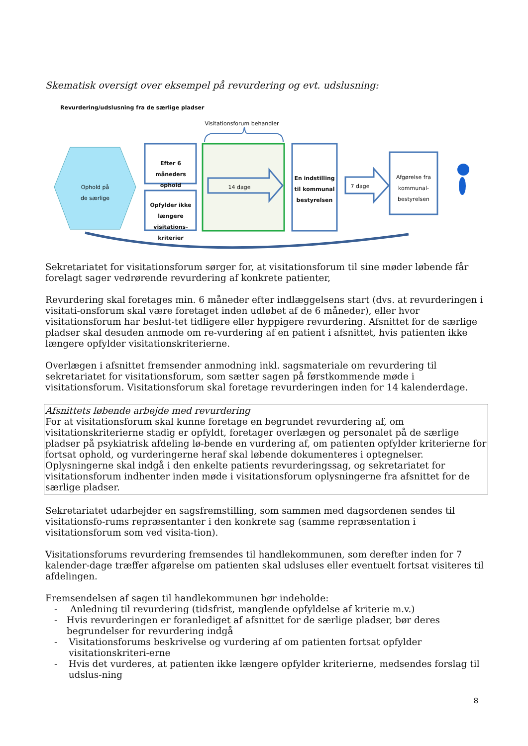Skematisk oversigt over eksempel på revurdering og evt. udslusning:
Revurdering/udslusning fra de særlige pladser
Visitationsforum behandler
Ophold på
de særlige
Efter 6 måneders ophold
Opfylder ikke længere visitations-kriterier
14 dage
En indstilling til kommunal bestyrelsen
7 dage
Afgørelse fra kommunal-bestyrelsen
Sekretariatet for visitationsforum sørger for, at visitationsforum til sine møder løbende får forelagt sager vedrørende revurdering af konkrete patienter,
Revurdering skal foretages min. 6 måneder efter indlæggelsens start (dvs. at revurderingen i visitati-onsforum skal være foretaget inden udløbet af de 6 måneder), eller hvor visitationsforum har beslut-tet tidligere eller hyppigere revurdering. Afsnittet for de særlige pladser skal desuden anmode om re-vurdering af en patient i afsnittet, hvis patienten ikke længere opfylder visitationskriterierne.
Overlægen i afsnittet fremsender anmodning inkl. sagsmateriale om revurdering til sekretariatet for visitationsforum, som sætter sagen på førstkommende møde i visitationsforum. Visitationsforum skal foretage revurderingen inden for 14 kalenderdage.
Afsnittets løbende arbejde med revurdering
For at visitationsforum skal kunne foretage en begrundet revurdering af, om visitationskriterierne stadig er opfyldt, foretager overlægen og personalet på de særlige pladser på psykiatrisk afdeling lø-bende en vurdering af, om patienten opfylder kriterierne for fortsat ophold, og vurderingerne heraf skal løbende dokumenteres i optegnelser.
Oplysningerne skal indgå i den enkelte patients revurderingssag, og sekretariatet for visitationsforum indhenter inden møde i visitationsforum oplysningerne fra afsnittet for de særlige pladser.
Sekretariatet udarbejder en sagsfremstilling, som sammen med dagsordenen sendes til visitationsfo-rums repræsentanter i den konkrete sag (samme repræsentation i visitationsforum som ved visita-tion).
Visitationsforums revurdering fremsendes til handlekommunen, som derefter inden for 7 kalender-dage træffer afgørelse om patienten skal udsluses eller eventuelt fortsat visiteres til afdelingen.
Fremsendelsen af sagen til handlekommunen bør indeholde:
- Anledning til revurdering (tidsfrist, manglende opfyldelse af kriterie m.v.)
- Hvis revurderingen er foranlediget af afsnittet for de særlige pladser, bør deres begrundelser for revurdering indgå
- Visitationsforums beskrivelse og vurdering af om patienten fortsat opfylder visitationskriteri-erne
- Hvis det vurderes, at patienten ikke længere opfylder kriterierne, medsendes forslag til udslus-ning
8